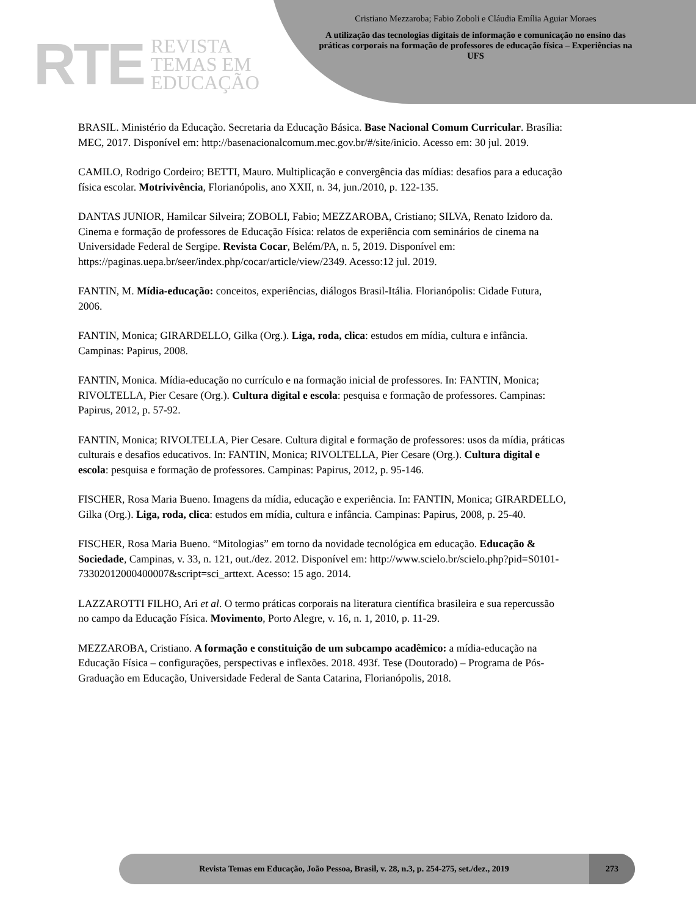RTE REVISTA
TEMAS EM
EDUCAÇÃO
Cristiano Mezzaroba; Fabio Zoboli e Cláudia Emília Aguiar Moraes
A utilização das tecnologias digitais de informação e comunicação no ensino das práticas corporais na formação de professores de educação física – Experiências na UFS
BRASIL. Ministério da Educação. Secretaria da Educação Básica. Base Nacional Comum Curricular. Brasília: MEC, 2017. Disponível em: http://basenacionalcomum.mec.gov.br/#/site/inicio. Acesso em: 30 jul. 2019.
CAMILO, Rodrigo Cordeiro; BETTI, Mauro. Multiplicação e convergência das mídias: desafios para a educação física escolar. Motrivivência, Florianópolis, ano XXII, n. 34, jun./2010, p. 122-135.
DANTAS JUNIOR, Hamilcar Silveira; ZOBOLI, Fabio; MEZZAROBA, Cristiano; SILVA, Renato Izidoro da. Cinema e formação de professores de Educação Física: relatos de experiência com seminários de cinema na Universidade Federal de Sergipe. Revista Cocar, Belém/PA, n. 5, 2019. Disponível em: https://paginas.uepa.br/seer/index.php/cocar/article/view/2349. Acesso:12 jul. 2019.
FANTIN, M. Mídia-educação: conceitos, experiências, diálogos Brasil-Itália. Florianópolis: Cidade Futura, 2006.
FANTIN, Monica; GIRARDELLO, Gilka (Org.). Liga, roda, clica: estudos em mídia, cultura e infância. Campinas: Papirus, 2008.
FANTIN, Monica. Mídia-educação no currículo e na formação inicial de professores. In: FANTIN, Monica; RIVOLTELLA, Pier Cesare (Org.). Cultura digital e escola: pesquisa e formação de professores. Campinas: Papirus, 2012, p. 57-92.
FANTIN, Monica; RIVOLTELLA, Pier Cesare. Cultura digital e formação de professores: usos da mídia, práticas culturais e desafios educativos. In: FANTIN, Monica; RIVOLTELLA, Pier Cesare (Org.). Cultura digital e escola: pesquisa e formação de professores. Campinas: Papirus, 2012, p. 95-146.
FISCHER, Rosa Maria Bueno. Imagens da mídia, educação e experiência. In: FANTIN, Monica; GIRARDELLO, Gilka (Org.). Liga, roda, clica: estudos em mídia, cultura e infância. Campinas: Papirus, 2008, p. 25-40.
FISCHER, Rosa Maria Bueno. “Mitologias” em torno da novidade tecnológica em educação. Educação & Sociedade, Campinas, v. 33, n. 121, out./dez. 2012. Disponível em: http://www.scielo.br/scielo.php?pid=S0101-73302012000400007&script=sci_arttext. Acesso: 15 ago. 2014.
LAZZAROTTI FILHO, Ari et al. O termo práticas corporais na literatura científica brasileira e sua repercussão no campo da Educação Física. Movimento, Porto Alegre, v. 16, n. 1, 2010, p. 11-29.
MEZZAROBA, Cristiano. A formação e constituição de um subcampo acadêmico: a mídia-educação na Educação Física – configurações, perspectivas e inflexões. 2018. 493f. Tese (Doutorado) – Programa de Pós-Graduação em Educação, Universidade Federal de Santa Catarina, Florianópolis, 2018.
Revista Temas em Educação, João Pessoa, Brasil, v. 28, n.3, p. 254-275, set./dez., 2019 273